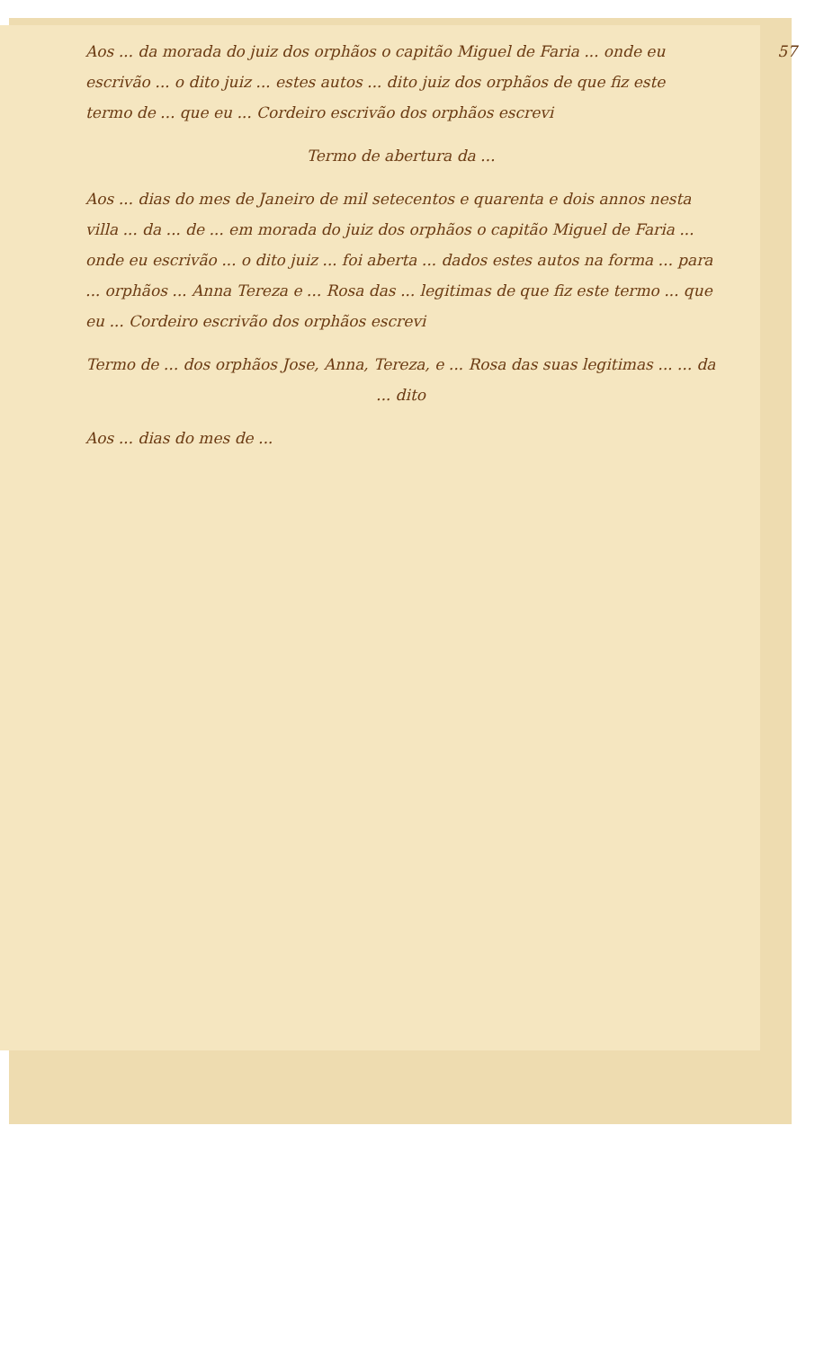57
Aos ... da morada do juiz dos orphãos o capitão Miguel de Faria ... onde eu escrivão ... o dito juiz ... estes autos ... dito juiz dos orphãos de que fiz este termo de ... que eu ... Cordeiro escrivão dos orphãos escrevi
Termo de abertura da ...
Aos ... dias do mes de Janeiro de mil setecentos e quarenta e dois annos nesta villa ... da ... de ... em morada do juiz dos orphãos o capitão Miguel de Faria ... onde eu escrivão ... o dito juiz ... foi aberta ... dados estes autos na forma ... para ... orphãos ... Anna Tereza e ... Rosa das ... legitimas de que fiz este termo ... que eu ... Cordeiro escrivão dos orphãos escrevi
Termo de ... dos orphãos Jose, Anna, Tereza, e ... Rosa das suas legitimas ... ... da ... dito
Aos ... dias do mes de ...